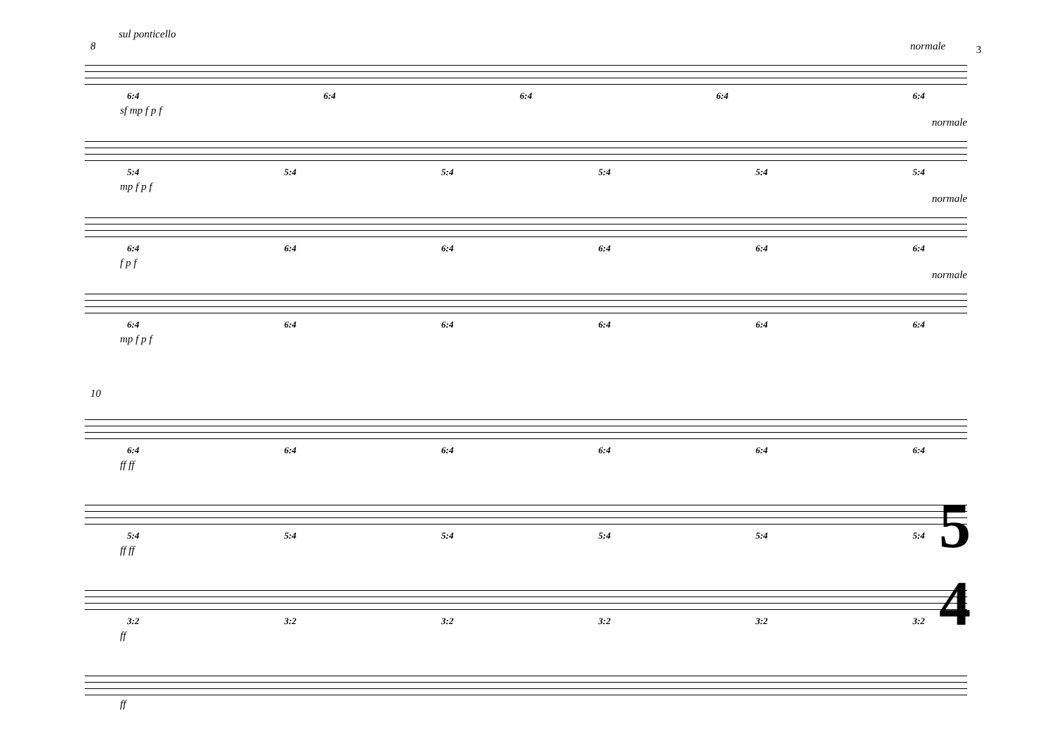3
sul ponticello
8 normale
6:4 6:4 6:4 6:4 6:4
sf mp f p f
normale
5:4 5:4 5:4 5:4 5:4 5:4
mp f p f
normale
6:4 6:4 6:4 6:4 6:4 6:4
f p f
normale
6:4 6:4 6:4 6:4 6:4 6:4
mp f p f
10
6:4 6:4 6:4 6:4 6:4 6:4
ff ff
5:4 5:4 5:4 5:4 5:4 5:4
ff ff
3:2 3:2 3:2 3:2 3:2 3:2
ff
ff
5
4